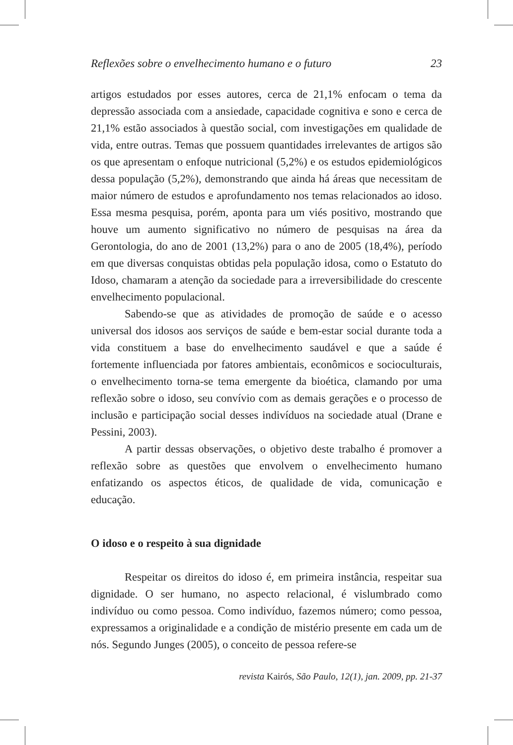Reflexões sobre o envelhecimento humano e o futuro 23
artigos estudados por esses autores, cerca de 21,1% enfocam o tema da depressão associada com a ansiedade, capacidade cognitiva e sono e cerca de 21,1% estão associados à questão social, com investigações em qualidade de vida, entre outras. Temas que possuem quantidades irrelevantes de artigos são os que apresentam o enfoque nutricional (5,2%) e os estudos epidemiológicos dessa população (5,2%), demonstrando que ainda há áreas que necessitam de maior número de estudos e aprofundamento nos temas relacionados ao idoso. Essa mesma pesquisa, porém, aponta para um viés positivo, mostrando que houve um aumento significativo no número de pesquisas na área da Gerontologia, do ano de 2001 (13,2%) para o ano de 2005 (18,4%), período em que diversas conquistas obtidas pela população idosa, como o Estatuto do Idoso, chamaram a atenção da sociedade para a irreversibilidade do crescente envelhecimento populacional.
Sabendo-se que as atividades de promoção de saúde e o acesso universal dos idosos aos serviços de saúde e bem-estar social durante toda a vida constituem a base do envelhecimento saudável e que a saúde é fortemente influenciada por fatores ambientais, econômicos e socioculturais, o envelhecimento torna-se tema emergente da bioética, clamando por uma reflexão sobre o idoso, seu convívio com as demais gerações e o processo de inclusão e participação social desses indivíduos na sociedade atual (Drane e Pessini, 2003).
A partir dessas observações, o objetivo deste trabalho é promover a reflexão sobre as questões que envolvem o envelhecimento humano enfatizando os aspectos éticos, de qualidade de vida, comunicação e educação.
O idoso e o respeito à sua dignidade
Respeitar os direitos do idoso é, em primeira instância, respeitar sua dignidade. O ser humano, no aspecto relacional, é vislumbrado como indivíduo ou como pessoa. Como indivíduo, fazemos número; como pessoa, expressamos a originalidade e a condição de mistério presente em cada um de nós. Segundo Junges (2005), o conceito de pessoa refere-se
revista Kairós, São Paulo, 12(1), jan. 2009, pp. 21-37